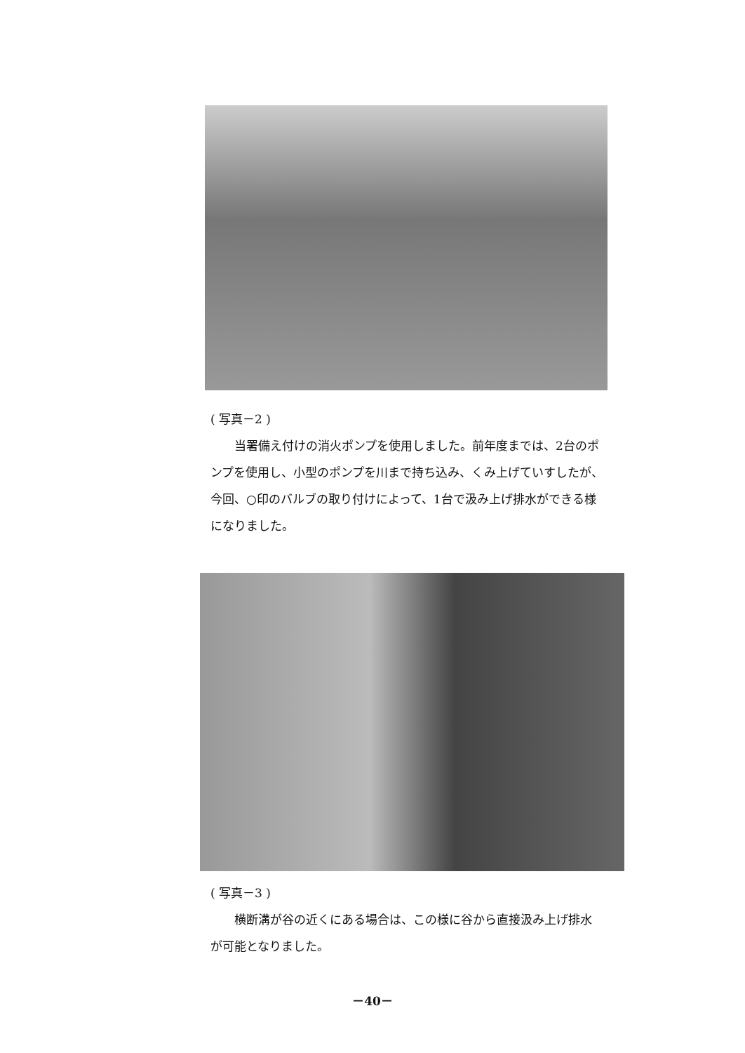( 写真－2 )
当署備え付けの消火ポンプを使用しました。前年度までは、2台のポンプを使用し、小型のポンプを川まで持ち込み、くみ上げていすしたが、今回、○印のバルブの取り付けによって、1台で汲み上げ排水ができる様になりました。
( 写真－3 )
横断溝が谷の近くにある場合は、この様に谷から直接汲み上げ排水が可能となりました。
－40－